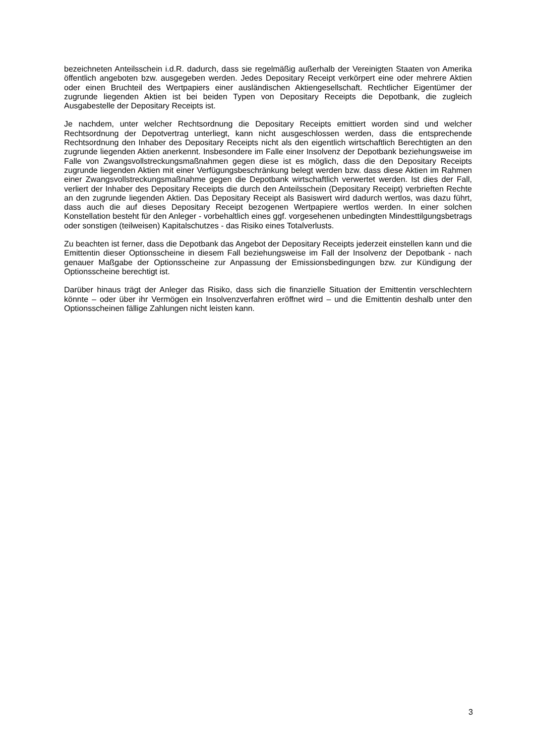bezeichneten Anteilsschein i.d.R. dadurch, dass sie regelmäßig außerhalb der Vereinigten Staaten von Amerika öffentlich angeboten bzw. ausgegeben werden. Jedes Depositary Receipt verkörpert eine oder mehrere Aktien oder einen Bruchteil des Wertpapiers einer ausländischen Aktiengesellschaft. Rechtlicher Eigentümer der zugrunde liegenden Aktien ist bei beiden Typen von Depositary Receipts die Depotbank, die zugleich Ausgabestelle der Depositary Receipts ist.
Je nachdem, unter welcher Rechtsordnung die Depositary Receipts emittiert worden sind und welcher Rechtsordnung der Depotvertrag unterliegt, kann nicht ausgeschlossen werden, dass die entsprechende Rechtsordnung den Inhaber des Depositary Receipts nicht als den eigentlich wirtschaftlich Berechtigten an den zugrunde liegenden Aktien anerkennt. Insbesondere im Falle einer Insolvenz der Depotbank beziehungsweise im Falle von Zwangsvollstreckungsmaßnahmen gegen diese ist es möglich, dass die den Depositary Receipts zugrunde liegenden Aktien mit einer Verfügungsbeschränkung belegt werden bzw. dass diese Aktien im Rahmen einer Zwangsvollstreckungsmaßnahme gegen die Depotbank wirtschaftlich verwertet werden. Ist dies der Fall, verliert der Inhaber des Depositary Receipts die durch den Anteilsschein (Depositary Receipt) verbrieften Rechte an den zugrunde liegenden Aktien. Das Depositary Receipt als Basiswert wird dadurch wertlos, was dazu führt, dass auch die auf dieses Depositary Receipt bezogenen Wertpapiere wertlos werden. In einer solchen Konstellation besteht für den Anleger - vorbehaltlich eines ggf. vorgesehenen unbedingten Mindesttilgungsbetrags oder sonstigen (teilweisen) Kapitalschutzes - das Risiko eines Totalverlusts.
Zu beachten ist ferner, dass die Depotbank das Angebot der Depositary Receipts jederzeit einstellen kann und die Emittentin dieser Optionsscheine in diesem Fall beziehungsweise im Fall der Insolvenz der Depotbank - nach genauer Maßgabe der Optionsscheine zur Anpassung der Emissionsbedingungen bzw. zur Kündigung der Optionsscheine berechtigt ist.
Darüber hinaus trägt der Anleger das Risiko, dass sich die finanzielle Situation der Emittentin verschlechtern könnte – oder über ihr Vermögen ein Insolvenzverfahren eröffnet wird – und die Emittentin deshalb unter den Optionsscheinen fällige Zahlungen nicht leisten kann.
3